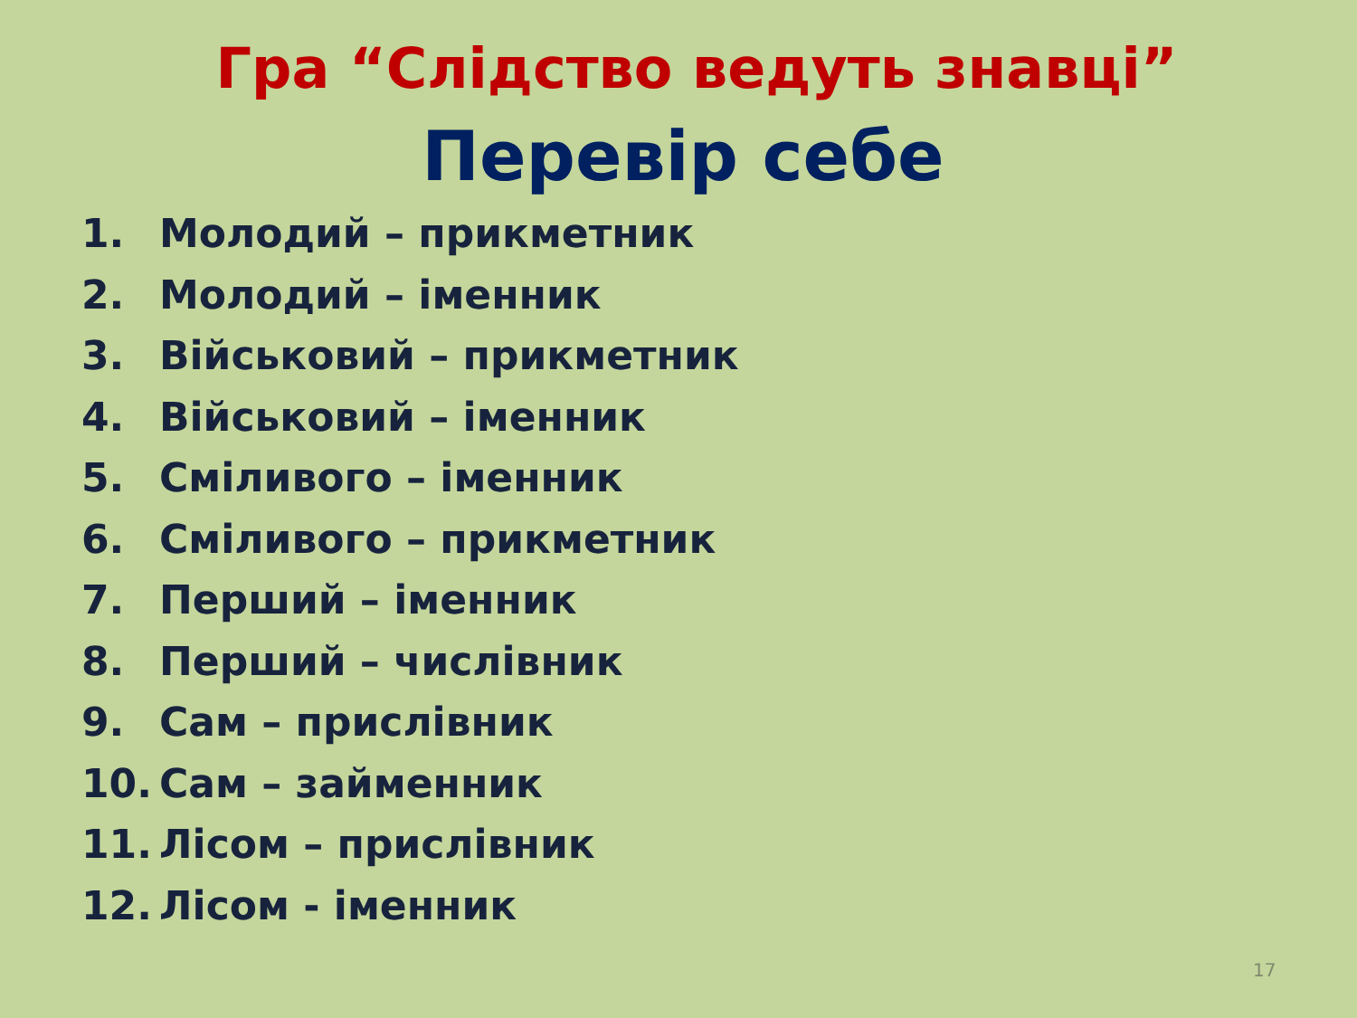Гра “Слідство ведуть знавці”
Перевір себе
1. Молодий – прикметник
2. Молодий – іменник
3. Військовий – прикметник
4. Військовий – іменник
5. Сміливого – іменник
6. Сміливого – прикметник
7. Перший – іменник
8. Перший – числівник
9. Сам – прислівник
10. Сам – займенник
11. Лісом – прислівник
12. Лісом - іменник
17